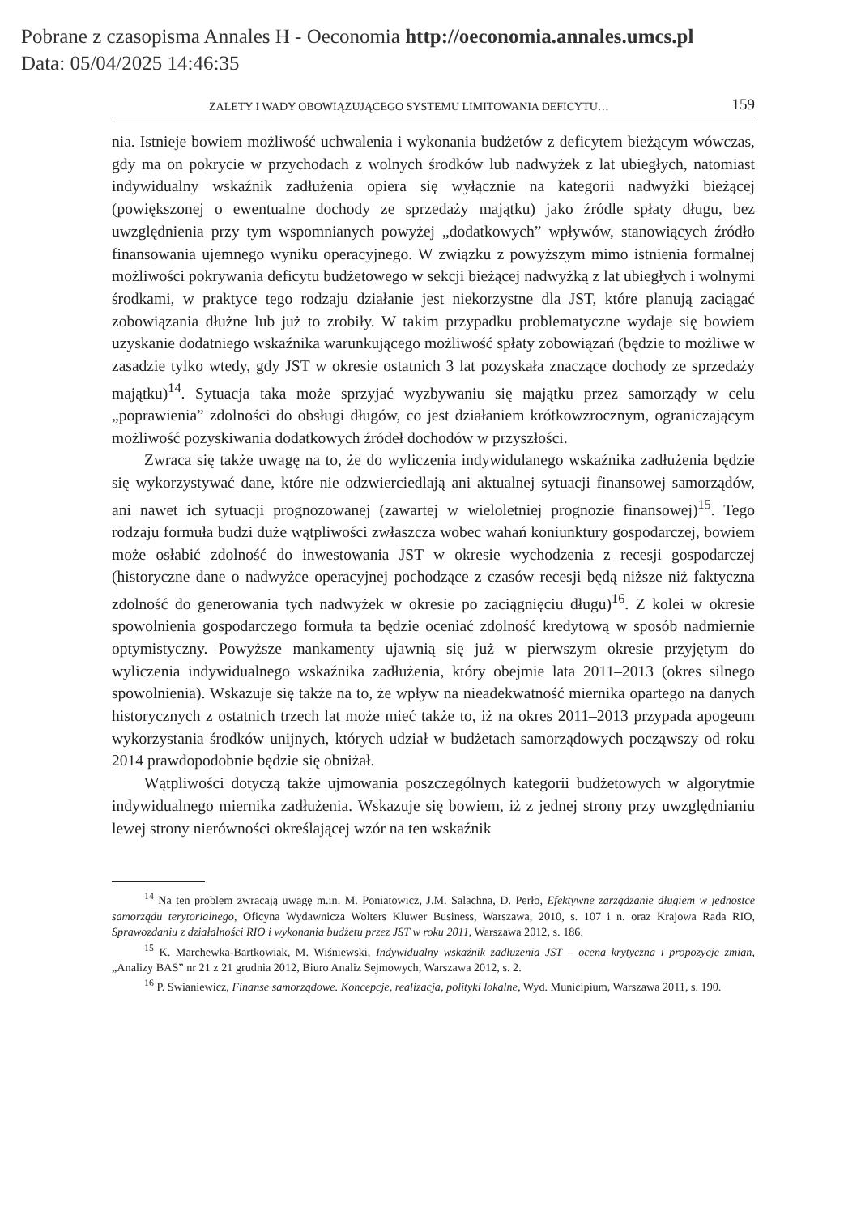Pobrane z czasopisma Annales H - Oeconomia http://oeconomia.annales.umcs.pl
Data: 05/04/2025 14:46:35
ZALETY I WADY OBOWIĄZUJĄCEGO SYSTEMU LIMITOWANIA DEFICYTU… 159
nia. Istnieje bowiem możliwość uchwalenia i wykonania budżetów z deficytem bieżącym wówczas, gdy ma on pokrycie w przychodach z wolnych środków lub nadwyżek z lat ubiegłych, natomiast indywidualny wskaźnik zadłużenia opiera się wyłącznie na kategorii nadwyżki bieżącej (powiększonej o ewentualne dochody ze sprzedaży majątku) jako źródle spłaty długu, bez uwzględnienia przy tym wspomnianych powyżej „dodatkowych” wpływów, stanowiących źródło finansowania ujemnego wyniku operacyjnego. W związku z powyższym mimo istnienia formalnej możliwości pokrywania deficytu budżetowego w sekcji bieżącej nadwyżką z lat ubiegłych i wolnymi środkami, w praktyce tego rodzaju działanie jest niekorzystne dla JST, które planują zaciągać zobowiązania dłużne lub już to zrobiły. W takim przypadku problematyczne wydaje się bowiem uzyskanie dodatniego wskaźnika warunkującego możliwość spłaty zobowiązań (będzie to możliwe w zasadzie tylko wtedy, gdy JST w okresie ostatnich 3 lat pozyskała znaczące dochody ze sprzedaży majątku)<sup>14</sup>. Sytuacja taka może sprzyjać wyzbywaniu się majątku przez samorządy w celu „poprawienia” zdolności do obsługi długów, co jest działaniem krótkowzrocznym, ograniczającym możliwość pozyskiwania dodatkowych źródeł dochodów w przyszłości.
Zwraca się także uwagę na to, że do wyliczenia indywidulanego wskaźnika zadłużenia będzie się wykorzystywać dane, które nie odzwierciedlają ani aktualnej sytuacji finansowej samorządów, ani nawet ich sytuacji prognozowanej (zawartej w wieloletniej prognozie finansowej)<sup>15</sup>. Tego rodzaju formuła budzi duże wątpliwości zwłaszcza wobec wahań koniunktury gospodarczej, bowiem może osłabić zdolność do inwestowania JST w okresie wychodzenia z recesji gospodarczej (historyczne dane o nadwyżce operacyjnej pochodzące z czasów recesji będą niższe niż faktyczna zdolność do generowania tych nadwyżek w okresie po zaciągnięciu długu)<sup>16</sup>. Z kolei w okresie spowolnienia gospodarczego formuła ta będzie oceniać zdolność kredytową w sposób nadmiernie optymistyczny. Powyższe mankamenty ujawnią się już w pierwszym okresie przyjętym do wyliczenia indywidualnego wskaźnika zadłużenia, który obejmie lata 2011–2013 (okres silnego spowolnienia). Wskazuje się także na to, że wpływ na nieadekwatność miernika opartego na danych historycznych z ostatnich trzech lat może mieć także to, iż na okres 2011–2013 przypada apogeum wykorzystania środków unijnych, których udział w budżetach samorządowych począwszy od roku 2014 prawdopodobnie będzie się obniżał.
Wątpliwości dotyczą także ujmowania poszczególnych kategorii budżetowych w algorytmie indywidualnego miernika zadłużenia. Wskazuje się bowiem, iż z jednej strony przy uwzględnianiu lewej strony nierówności określającej wzór na ten wskaźnik
<sup>14</sup> Na ten problem zwracają uwagę m.in. M. Poniatowicz, J.M. Salachna, D. Perło, Efektywne zarządzanie długiem w jednostce samorządu terytorialnego, Oficyna Wydawnicza Wolters Kluwer Business, Warszawa, 2010, s. 107 i n. oraz Krajowa Rada RIO, Sprawozdaniu z działalności RIO i wykonania budżetu przez JST w roku 2011, Warszawa 2012, s. 186.
<sup>15</sup> K. Marchewka-Bartkowiak, M. Wiśniewski, Indywidualny wskaźnik zadłużenia JST – ocena krytyczna i propozycje zmian, „Analizy BAS” nr 21 z 21 grudnia 2012, Biuro Analiz Sejmowych, Warszawa 2012, s. 2.
<sup>16</sup> P. Swianiewicz, Finanse samorządowe. Koncepcje, realizacja, polityki lokalne, Wyd. Municipium, Warszawa 2011, s. 190.